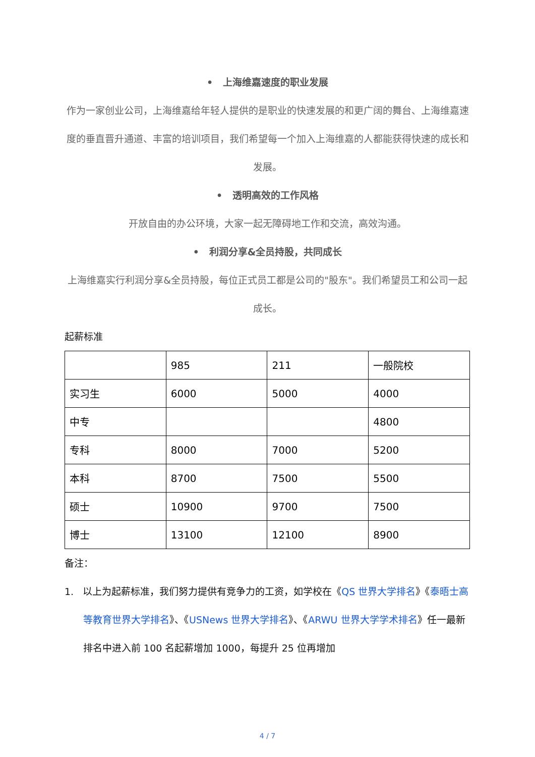• 上海维嘉速度的职业发展
作为一家创业公司，上海维嘉给年轻人提供的是职业的快速发展的和更广阔的舞台、上海维嘉速度的垂直晋升通道、丰富的培训项目，我们希望每一个加入上海维嘉的人都能获得快速的成长和发展。
• 透明高效的工作风格
开放自由的办公环境，大家一起无障碍地工作和交流，高效沟通。
• 利润分享&全员持股，共同成长
上海维嘉实行利润分享&全员持股，每位正式员工都是公司的"股东"。我们希望员工和公司一起成长。
起薪标准
| | 985 | 211 | 一般院校 |
| 实习生 | 6000 | 5000 | 4000 |
| 中专 | | | 4800 |
| 专科 | 8000 | 7000 | 5200 |
| 本科 | 8700 | 7500 | 5500 |
| 硕士 | 10900 | 9700 | 7500 |
| 博士 | 13100 | 12100 | 8900 |
备注：
1. 以上为起薪标准，我们努力提供有竞争力的工资，如学校在《QS 世界大学排名》《泰晤士高等教育世界大学排名》、《USNews 世界大学排名》、《ARWU 世界大学学术排名》任一最新排名中进入前 100 名起薪增加 1000，每提升 25 位再增加
4 / 7